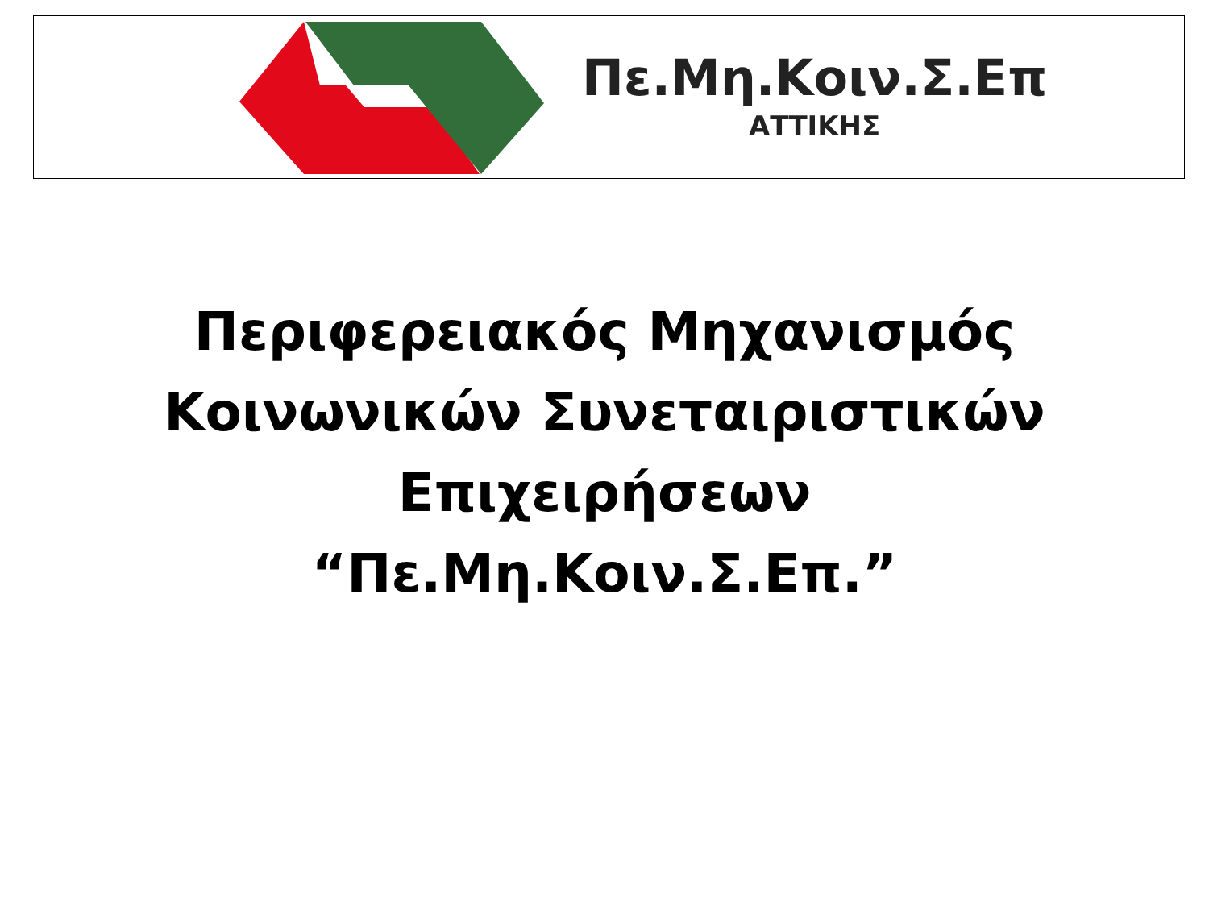Πε.Μη.Κοιν.Σ.Επ
ΑΤΤΙΚΗΣ
Περιφερειακός Μηχανισμός
Κοινωνικών Συνεταιριστικών
Επιχειρήσεων
“Πε.Μη.Κοιν.Σ.Επ.”